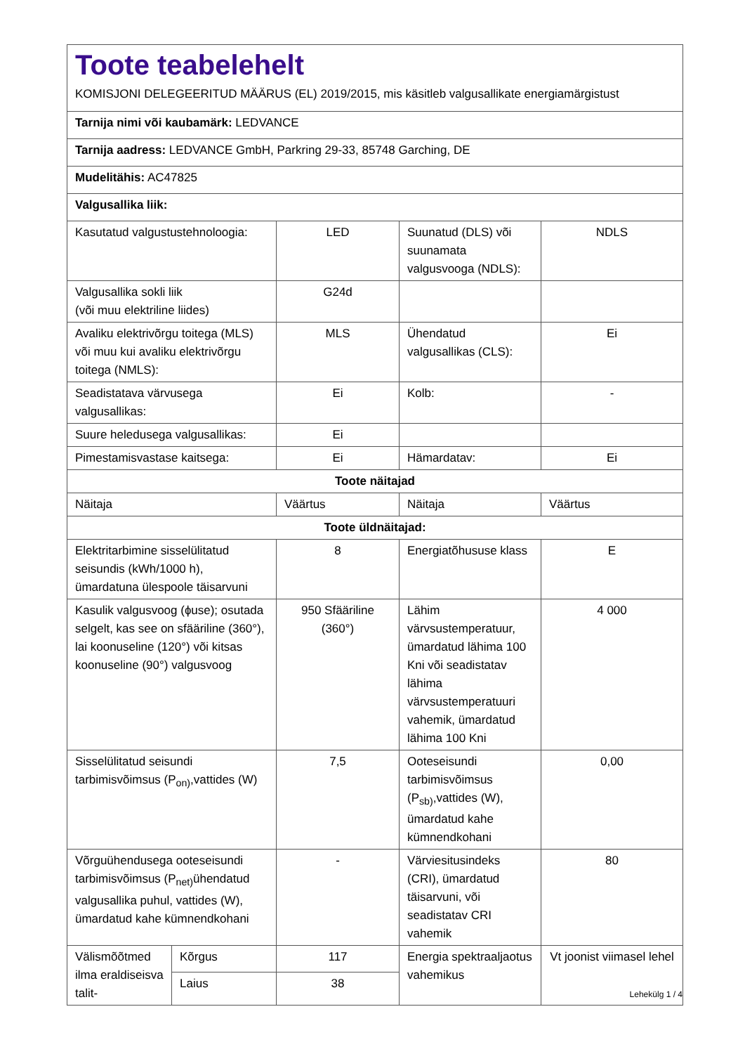| Toote teabelehelt KOMISJONI DELEGEERITUD MÄÄRUS (EL) 2019/2015, mis käsitleb valgusallikate energiamärgistust | | | | |
| Tarnija nimi või kaubamärk: LEDVANCE | | | | |
| Tarnija aadress: LEDVANCE GmbH, Parkring 29-33, 85748 Garching, DE | | | | |
| Mudelitähis: AC47825 | | | | |
| Valgusallika liik: | | | | |
| Kasutatud valgustustehnoloogia: | | LED | Suunatud (DLS) või suunamata valgusvooga (NDLS): | NDLS |
| Valgusallika sokli liik (või muu elektriline liides) | | G24d | | |
| Avaliku elektrivõrgu toitega (MLS) või muu kui avaliku elektrivõrgu toitega (NMLS): | | MLS | Ühendatud valgusallikas (CLS): | Ei |
| Seadistatava värvusega valgusallikas: | | Ei | Kolb: | - |
| Suure heledusega valgusallikas: | | Ei | | |
| Pimestamisvastase kaitsega: | | Ei | Hämardatav: | Ei |
| Toote näitajad | | | | |
| Näitaja | | Väärtus | Näitaja | Väärtus |
| Toote üldnäitajad: | | | | |
| Elektritarbimine sisselülitatud seisundis (kWh/1000 h), ümardatuna ülespoole täisarvuni | | 8 | Energiatõhususe klass | E |
| Kasulik valgusvoog (ɸuse); osutada selgelt, kas see on sfääriline (360°), lai koonuseline (120°) või kitsas koonuseline (90°) valgusvoog | | 950 Sfääriline (360°) | Lähim värvsustemperatuur, ümardatud lähima 100 Kni või seadistatav lähima värvsustemperatuuri vahemik, ümardatud lähima 100 Kni | 4 000 |
| Sisselülitatud seisundi tarbimisvõimsus (P<sub>on)</sub>,vattides (W) | | 7,5 | Ooteseisundi tarbimisvõimsus (P<sub>sb)</sub>,vattides (W), ümardatud kahe kümnendkohani | 0,00 |
| Võrguühendusega ooteseisundi tarbimisvõimsus (P<sub>net)</sub>ühendatud valgusallika puhul, vattides (W), ümardatud kahe kümnendkohani | | - | Värviesitusindeks (CRI), ümardatud täisarvuni, või seadistatav CRI vahemik | 80 |
| Välismõõtmed ilma eraldiseisva talit- | Kõrgus | 117 | Energia spektraaljaotus vahemikus | Vt joonist viimasel lehel |
| | Laius | 38 | | |
Lehekülg 1 / 4